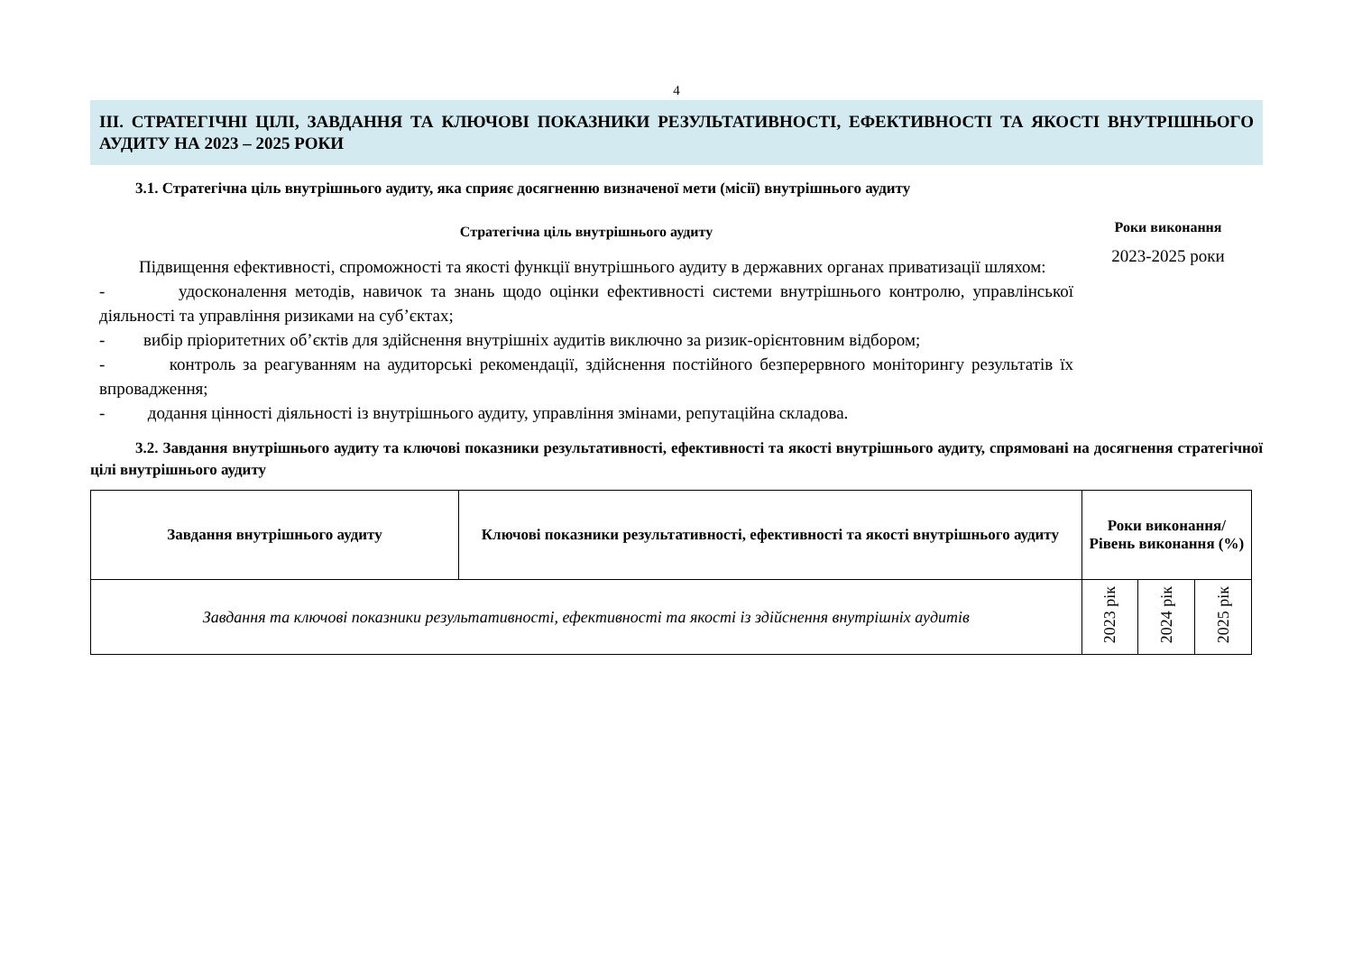4
III. СТРАТЕГІЧНІ ЦІЛІ, ЗАВДАННЯ ТА КЛЮЧОВІ ПОКАЗНИКИ РЕЗУЛЬТАТИВНОСТІ, ЕФЕКТИВНОСТІ ТА ЯКОСТІ ВНУТРІШНЬОГО АУДИТУ НА 2023 – 2025 РОКИ
3.1. Стратегічна ціль внутрішнього аудиту, яка сприяє досягненню визначеної мети (місії) внутрішнього аудиту
Стратегічна ціль внутрішнього аудиту
Підвищення ефективності, спроможності та якості функції внутрішнього аудиту в державних органах приватизації шляхом:
- удосконалення методів, навичок та знань щодо оцінки ефективності системи внутрішнього контролю, управлінської діяльності та управління ризиками на суб’єктах;
- вибір пріоритетних об’єктів для здійснення внутрішніх аудитів виключно за ризик-орієнтовним відбором;
- контроль за реагуванням на аудиторські рекомендації, здійснення постійного безперервного моніторингу результатів їх впровадження;
- додання цінності діяльності із внутрішнього аудиту, управління змінами, репутаційна складова.
Роки виконання
2023-2025 роки
3.2. Завдання внутрішнього аудиту та ключові показники результативності, ефективності та якості внутрішнього аудиту, спрямовані на досягнення стратегічної цілі внутрішнього аудиту
| Завдання внутрішнього аудиту | Ключові показники результативності, ефективності та якості внутрішнього аудиту | Роки виконання/ Рівень виконання (%) | | |
| --- | --- | --- | --- | --- |
| Завдання та ключові показники результативності, ефективності та якості із здійснення внутрішніх аудитів | | 2023 рік | 2024 рік | 2025 рік |